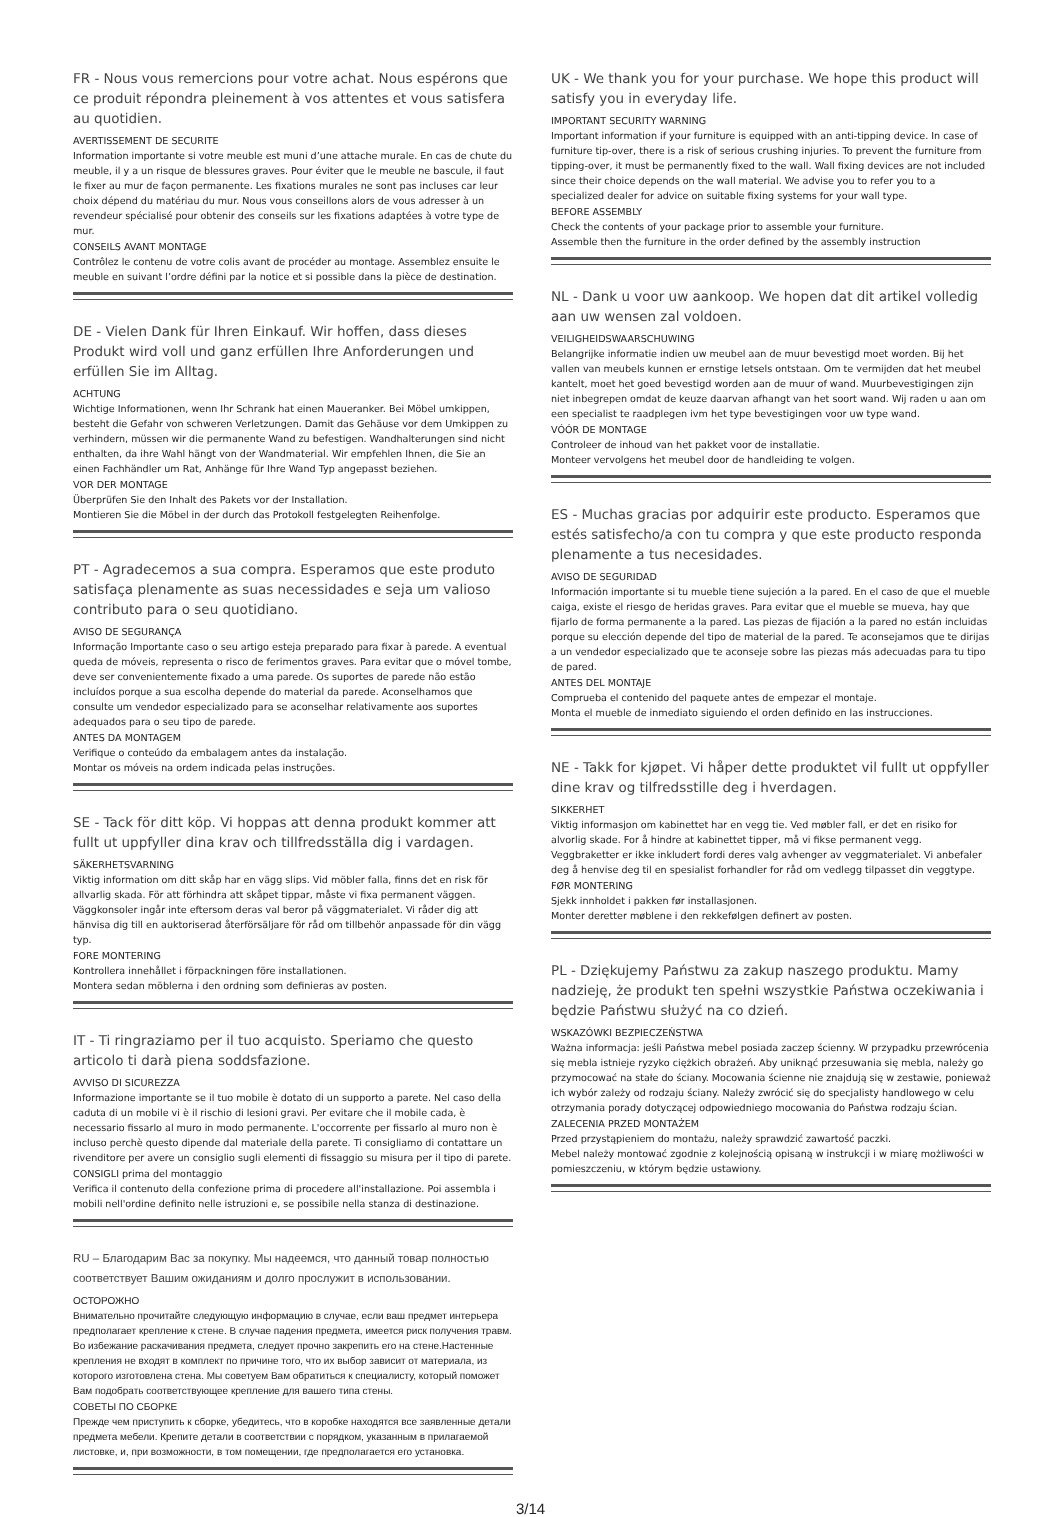FR - Nous vous remercions pour votre achat. Nous espérons que ce produit répondra pleinement à vos attentes et vous satisfera au quotidien.
AVERTISSEMENT DE SECURITE
Information importante si votre meuble est muni d’une attache murale. En cas de chute du meuble, il y a un risque de blessures graves. Pour éviter que le meuble ne bascule, il faut le fixer au mur de façon permanente. Les fixations murales ne sont pas incluses car leur choix dépend du matériau du mur. Nous vous conseillons alors de vous adresser à un revendeur spécialisé pour obtenir des conseils sur les fixations adaptées à votre type de mur.
CONSEILS AVANT MONTAGE
Contrôlez le contenu de votre colis avant de procéder au montage. Assemblez ensuite le meuble en suivant l’ordre défini par la notice et si possible dans la pièce de destination.
DE - Vielen Dank für Ihren Einkauf. Wir hoffen, dass dieses Produkt wird voll und ganz erfüllen Ihre Anforderungen und erfüllen Sie im Alltag.
ACHTUNG
Wichtige Informationen, wenn Ihr Schrank hat einen Maueranker. Bei Möbel umkippen, besteht die Gefahr von schweren Verletzungen. Damit das Gehäuse vor dem Umkippen zu verhindern, müssen wir die permanente Wand zu befestigen. Wandhalterungen sind nicht enthalten, da ihre Wahl hängt von der Wandmaterial. Wir empfehlen Ihnen, die Sie an einen Fachhändler um Rat, Anhänge für Ihre Wand Typ angepasst beziehen.
VOR DER MONTAGE
Überprüfen Sie den Inhalt des Pakets vor der Installation.
Montieren Sie die Möbel in der durch das Protokoll festgelegten Reihenfolge.
PT - Agradecemos a sua compra. Esperamos que este produto satisfaça plenamente as suas necessidades e seja um valioso contributo para o seu quotidiano.
AVISO DE SEGURANÇA
Informação Importante caso o seu artigo esteja preparado para fixar à parede. A eventual queda de móveis, representa o risco de ferimentos graves. Para evitar que o móvel tombe, deve ser convenientemente fixado a uma parede. Os suportes de parede não estão incluídos porque a sua escolha depende do material da parede. Aconselhamos que consulte um vendedor especializado para se aconselhar relativamente aos suportes adequados para o seu tipo de parede.
ANTES DA MONTAGEM
Verifique o conteúdo da embalagem antes da instalação.
Montar os móveis na ordem indicada pelas instruções.
SE - Tack för ditt köp. Vi hoppas att denna produkt kommer att fullt ut uppfyller dina krav och tillfredsställa dig i vardagen.
SÄKERHETSVARNING
Viktig information om ditt skåp har en vägg slips. Vid möbler falla, finns det en risk för allvarlig skada. För att förhindra att skåpet tippar, måste vi fixa permanent väggen. Väggkonsoler ingår inte eftersom deras val beror på väggmaterialet. Vi råder dig att hänvisa dig till en auktoriserad återförsäljare för råd om tillbehör anpassade för din vägg typ.
FORE MONTERING
Kontrollera innehållet i förpackningen före installationen.
Montera sedan möblerna i den ordning som definieras av posten.
IT - Ti ringraziamo per il tuo acquisto. Speriamo che questo articolo ti darà piena soddsfazione.
AVVISO DI SICUREZZA
Informazione importante se il tuo mobile è dotato di un supporto a parete. Nel caso della caduta di un mobile vi è il rischio di lesioni gravi. Per evitare che il mobile cada, è necessario fissarlo al muro in modo permanente. L'occorrente per fissarlo al muro non è incluso perchè questo dipende dal materiale della parete. Ti consigliamo di contattare un rivenditore per avere un consiglio sugli elementi di fissaggio su misura per il tipo di parete.
CONSIGLI prima del montaggio
Verifica il contenuto della confezione prima di procedere all'installazione. Poi assembla i mobili nell'ordine definito nelle istruzioni e, se possibile nella stanza di destinazione.
RU – Благодарим Вас за покупку. Мы надеемся, что данный товар полностью соответствует Вашим ожиданиям и долго прослужит в использовании.
ОСТОРОЖНО
Внимательно прочитайте следующую информацию в случае, если ваш предмет интерьера предполагает крепление к стене. В случае падения предмета, имеется риск получения травм. Во избежание раскачивания предмета, следует прочно закрепить его на стене.Настенные крепления не входят в комплект по причине того, что их выбор зависит от материала, из которого изготовлена стена. Мы советуем Вам обратиться к специалисту, который поможет Вам подобрать соответствующее крепление для вашего типа стены.
СОВЕТЫ ПО СБОРКЕ
Прежде чем приступить к сборке, убедитесь, что в коробке находятся все заявленные детали предмета мебели. Крепите детали в соответствии с порядком, указанным в прилагаемой листовке, и, при возможности, в том помещении, где предполагается его установка.
UK - We thank you for your purchase. We hope this product will satisfy you in everyday life.
IMPORTANT SECURITY WARNING
Important information if your furniture is equipped with an anti-tipping device. In case of furniture tip-over, there is a risk of serious crushing injuries. To prevent the furniture from tipping-over, it must be permanently fixed to the wall. Wall fixing devices are not included since their choice depends on the wall material. We advise you to refer you to a specialized dealer for advice on suitable fixing systems for your wall type.
BEFORE ASSEMBLY
Check the contents of your package prior to assemble your furniture.
Assemble then the furniture in the order defined by the assembly instruction
NL - Dank u voor uw aankoop. We hopen dat dit artikel volledig aan uw wensen zal voldoen.
VEILIGHEIDSWAARSCHUWING
Belangrijke informatie indien uw meubel aan de muur bevestigd moet worden. Bij het vallen van meubels kunnen er ernstige letsels ontstaan. Om te vermijden dat het meubel kantelt, moet het goed bevestigd worden aan de muur of wand. Muurbevestigingen zijn niet inbegrepen omdat de keuze daarvan afhangt van het soort wand. Wij raden u aan om een specialist te raadplegen ivm het type bevestigingen voor uw type wand.
VÓÓR DE MONTAGE
Controleer de inhoud van het pakket voor de installatie.
Monteer vervolgens het meubel door de handleiding te volgen.
ES - Muchas gracias por adquirir este producto. Esperamos que estés satisfecho/a con tu compra y que este producto responda plenamente a tus necesidades.
AVISO DE SEGURIDAD
Información importante si tu mueble tiene sujeción a la pared. En el caso de que el mueble caiga, existe el riesgo de heridas graves. Para evitar que el mueble se mueva, hay que fijarlo de forma permanente a la pared. Las piezas de fijación a la pared no están incluidas porque su elección depende del tipo de material de la pared. Te aconsejamos que te dirijas a un vendedor especializado que te aconseje sobre las piezas más adecuadas para tu tipo de pared.
ANTES DEL MONTAJE
Comprueba el contenido del paquete antes de empezar el montaje.
Monta el mueble de inmediato siguiendo el orden definido en las instrucciones.
NE - Takk for kjøpet. Vi håper dette produktet vil fullt ut oppfyller dine krav og tilfredsstille deg i hverdagen.
SIKKERHET
Viktig informasjon om kabinettet har en vegg tie. Ved møbler fall, er det en risiko for alvorlig skade. For å hindre at kabinettet tipper, må vi fikse permanent vegg. Veggbraketter er ikke inkludert fordi deres valg avhenger av veggmaterialet. Vi anbefaler deg å henvise deg til en spesialist forhandler for råd om vedlegg tilpasset din veggtype.
FØR MONTERING
Sjekk innholdet i pakken før installasjonen.
Monter deretter møblene i den rekkefølgen definert av posten.
PL - Dziękujemy Państwu za zakup naszego produktu. Mamy nadzieję, że produkt ten spełni wszystkie Państwa oczekiwania i będzie Państwu służyć na co dzień.
WSKAZÓWKI BEZPIECZEŃSTWA
Ważna informacja: jeśli Państwa mebel posiada zaczep ścienny. W przypadku przewrócenia się mebla istnieje ryzyko ciężkich obrażeń. Aby uniknąć przesuwania się mebla, należy go przymocować na stałe do ściany. Mocowania ścienne nie znajdują się w zestawie, ponieważ ich wybór zależy od rodzaju ściany. Należy zwrócić się do specjalisty handlowego w celu otrzymania porady dotyczącej odpowiedniego mocowania do Państwa rodzaju ścian.
ZALECENIA PRZED MONTAŻEM
Przed przystąpieniem do montażu, należy sprawdzić zawartość paczki.
Mebel należy montować zgodnie z kolejnością opisaną w instrukcji i w miarę możliwości w pomieszczeniu, w którym będzie ustawiony.
3/14